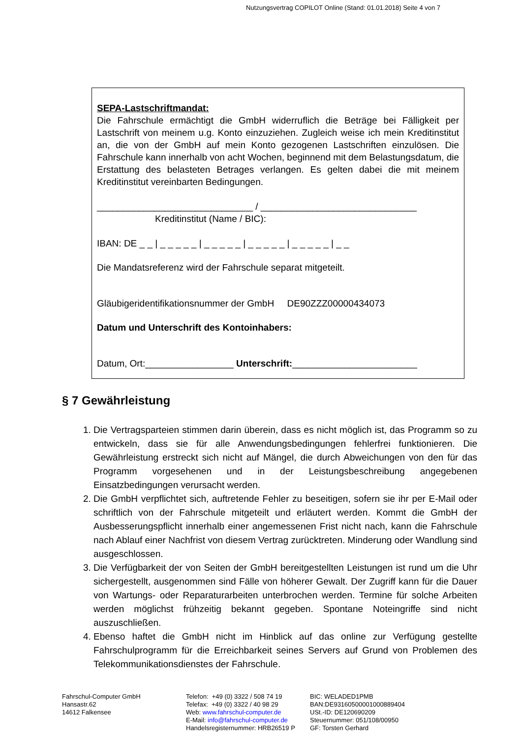Nutzungsvertrag COPILOT Online (Stand: 01.01.2018) Seite 4 von 7
SEPA-Lastschriftmandat:
Die Fahrschule ermächtigt die GmbH widerruflich die Beträge bei Fälligkeit per Lastschrift von meinem u.g. Konto einzuziehen. Zugleich weise ich mein Kreditinstitut an, die von der GmbH auf mein Konto gezogenen Lastschriften einzulösen. Die Fahrschule kann innerhalb von acht Wochen, beginnend mit dem Belastungsdatum, die Erstattung des belasteten Betrages verlangen. Es gelten dabei die mit meinem Kreditinstitut vereinbarten Bedingungen.
______________________________ / ______________________________
Kreditinstitut (Name / BIC):
IBAN: DE _ _ | _ _ _ _ _ | _ _ _ _ _ | _ _ _ _ _ | _ _ _ _ _ | _ _
Die Mandatsreferenz wird der Fahrschule separat mitgeteilt.
Gläubigeridentifikationsnummer der GmbH DE90ZZZ00000434073
Datum und Unterschrift des Kontoinhabers:
Datum, Ort:_________________ Unterschrift:________________________
§ 7 Gewährleistung
1. Die Vertragsparteien stimmen darin überein, dass es nicht möglich ist, das Programm so zu entwickeln, dass sie für alle Anwendungsbedingungen fehlerfrei funktionieren. Die Gewährleistung erstreckt sich nicht auf Mängel, die durch Abweichungen von den für das Programm vorgesehenen und in der Leistungsbeschreibung angegebenen Einsatzbedingungen verursacht werden.
2. Die GmbH verpflichtet sich, auftretende Fehler zu beseitigen, sofern sie ihr per E-Mail oder schriftlich von der Fahrschule mitgeteilt und erläutert werden. Kommt die GmbH der Ausbesserungspflicht innerhalb einer angemessenen Frist nicht nach, kann die Fahrschule nach Ablauf einer Nachfrist von diesem Vertrag zurücktreten. Minderung oder Wandlung sind ausgeschlossen.
3. Die Verfügbarkeit der von Seiten der GmbH bereitgestellten Leistungen ist rund um die Uhr sichergestellt, ausgenommen sind Fälle von höherer Gewalt. Der Zugriff kann für die Dauer von Wartungs- oder Reparaturarbeiten unterbrochen werden. Termine für solche Arbeiten werden möglichst frühzeitig bekannt gegeben. Spontane Noteingriffe sind nicht auszuschließen.
4. Ebenso haftet die GmbH nicht im Hinblick auf das online zur Verfügung gestellte Fahrschulprogramm für die Erreichbarkeit seines Servers auf Grund von Problemen des Telekommunikationsdienstes der Fahrschule.
Fahrschul-Computer GmbH
Hansastr.62
14612 Falkensee
Telefon: +49 (0) 3322 / 508 74 19
Telefax: +49 (0) 3322 / 40 98 29
Web: www.fahrschul-computer.de
E-Mail: info@fahrschul-computer.de
Handelsregisternummer: HRB26519 P
BIC: WELADED1PMB
BAN:DE93160500001000889404
USt.-ID: DE120690209
Steuernummer: 051/108/00950
GF: Torsten Gerhard